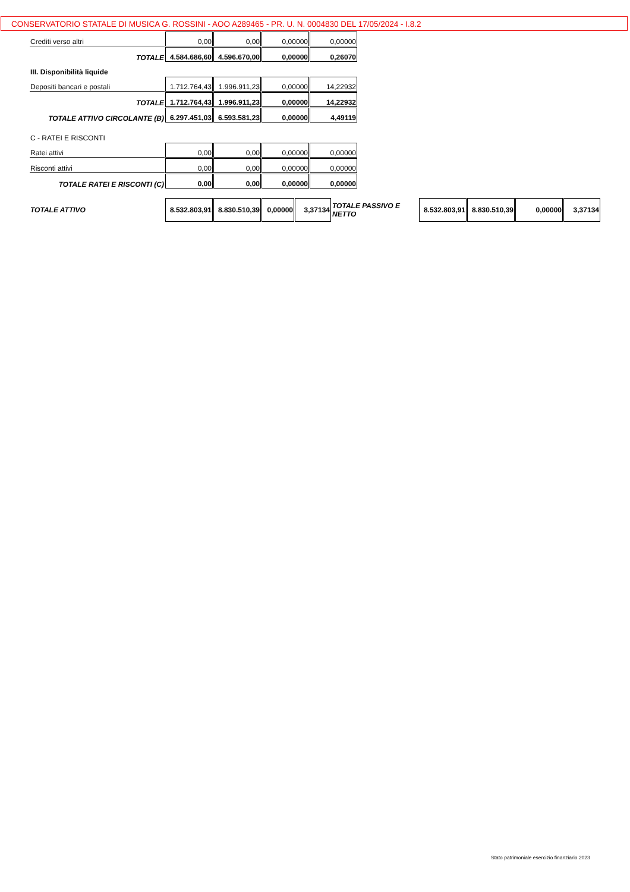CONSERVATORIO STATALE DI MUSICA G. ROSSINI - AOO A289465 - PR. U. N. 0004830 DEL 17/05/2024 - I.8.2
| Crediti verso altri | 0,00 | 0,00 | 0,00000 | 0,00000 |
| TOTALE | 4.584.686,60 | 4.596.670,00 | 0,00000 | 0,26070 |
| III. Disponibilità liquide | | | | |
| Depositi bancari e postali | 1.712.764,43 | 1.996.911,23 | 0,00000 | 14,22932 |
| TOTALE | 1.712.764,43 | 1.996.911,23 | 0,00000 | 14,22932 |
| TOTALE ATTIVO CIRCOLANTE (B) | 6.297.451,03 | 6.593.581,23 | 0,00000 | 4,49119 |
| C - RATEI E RISCONTI | | | | |
| Ratei attivi | 0,00 | 0,00 | 0,00000 | 0,00000 |
| Risconti attivi | 0,00 | 0,00 | 0,00000 | 0,00000 |
| TOTALE RATEI E RISCONTI (C) | 0,00 | 0,00 | 0,00000 | 0,00000 |
| TOTALE ATTIVO | 8.532.803,91 | 8.830.510,39 | 0,00000 | 3,37134 | TOTALE PASSIVO E NETTO | 8.532.803,91 | 8.830.510,39 | 0,00000 | 3,37134 |
Stato patrimoniale esercizio finanziario 2023